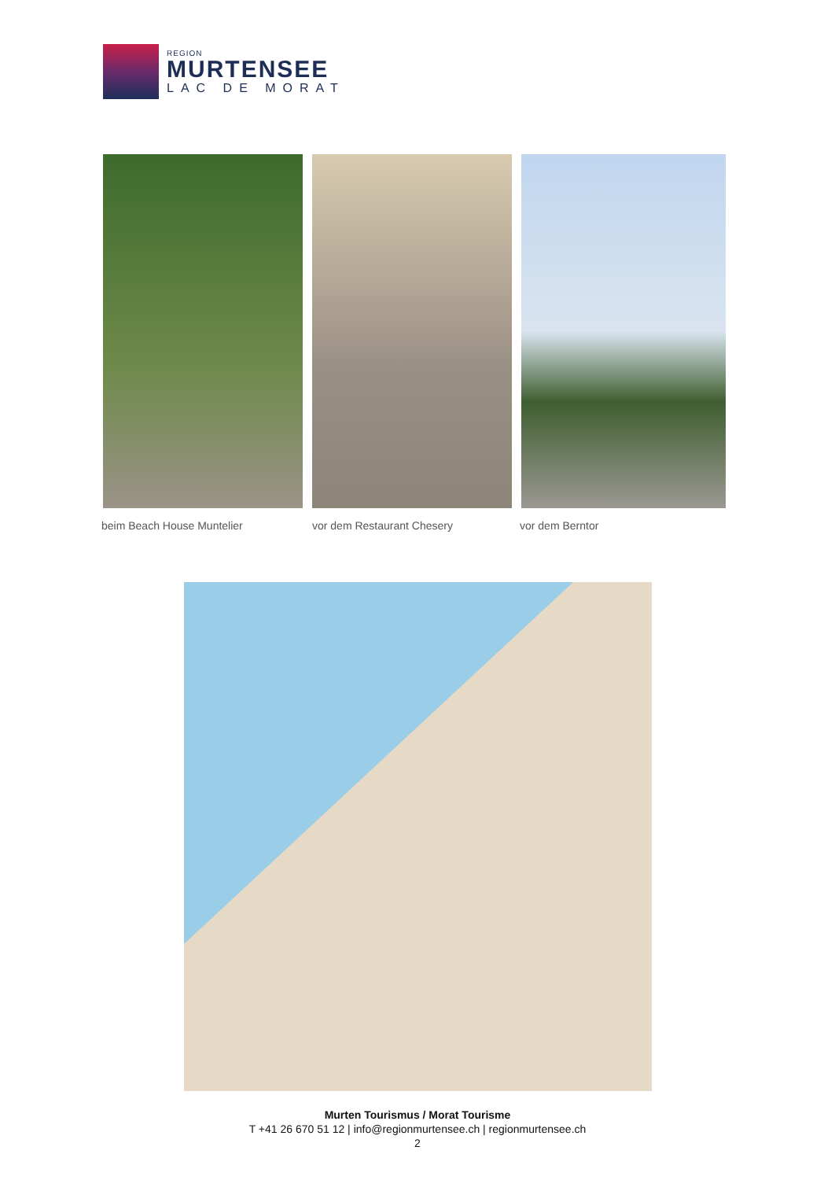REGION
MURTENSEE
LAC DE MORAT
beim Beach House Muntelier vor dem Restaurant Chesery vor dem Berntor
Murten Tourismus / Morat Tourisme
T +41 26 670 51 12 | info@regionmurtensee.ch | regionmurtensee.ch
2